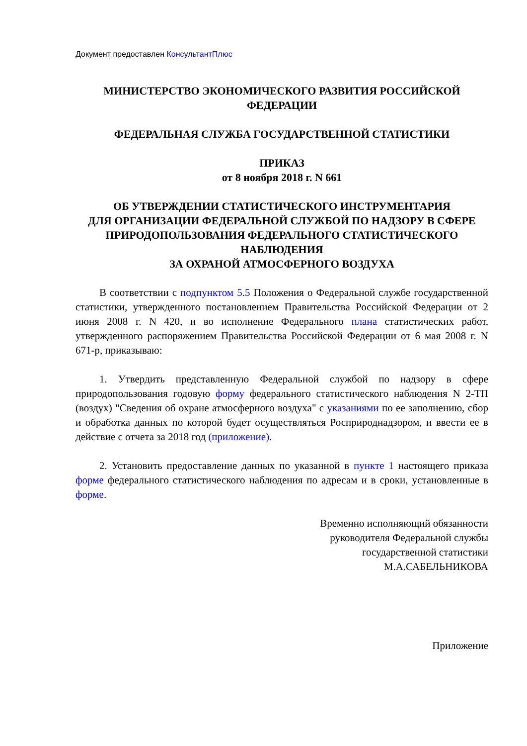Документ предоставлен КонсультантПлюс
МИНИСТЕРСТВО ЭКОНОМИЧЕСКОГО РАЗВИТИЯ РОССИЙСКОЙ ФЕДЕРАЦИИ
ФЕДЕРАЛЬНАЯ СЛУЖБА ГОСУДАРСТВЕННОЙ СТАТИСТИКИ
ПРИКАЗ
от 8 ноября 2018 г. N 661
ОБ УТВЕРЖДЕНИИ СТАТИСТИЧЕСКОГО ИНСТРУМЕНТАРИЯ
ДЛЯ ОРГАНИЗАЦИИ ФЕДЕРАЛЬНОЙ СЛУЖБОЙ ПО НАДЗОРУ В СФЕРЕ
ПРИРОДОПОЛЬЗОВАНИЯ ФЕДЕРАЛЬНОГО СТАТИСТИЧЕСКОГО НАБЛЮДЕНИЯ
ЗА ОХРАНОЙ АТМОСФЕРНОГО ВОЗДУХА
В соответствии с подпунктом 5.5 Положения о Федеральной службе государственной статистики, утвержденного постановлением Правительства Российской Федерации от 2 июня 2008 г. N 420, и во исполнение Федерального плана статистических работ, утвержденного распоряжением Правительства Российской Федерации от 6 мая 2008 г. N 671-р, приказываю:
1. Утвердить представленную Федеральной службой по надзору в сфере природопользования годовую форму федерального статистического наблюдения N 2-ТП (воздух) "Сведения об охране атмосферного воздуха" с указаниями по ее заполнению, сбор и обработка данных по которой будет осуществляться Росприроднадзором, и ввести ее в действие с отчета за 2018 год (приложение).
2. Установить предоставление данных по указанной в пункте 1 настоящего приказа форме федерального статистического наблюдения по адресам и в сроки, установленные в форме.
Временно исполняющий обязанности
руководителя Федеральной службы
государственной статистики
М.А.САБЕЛЬНИКОВА
Приложение